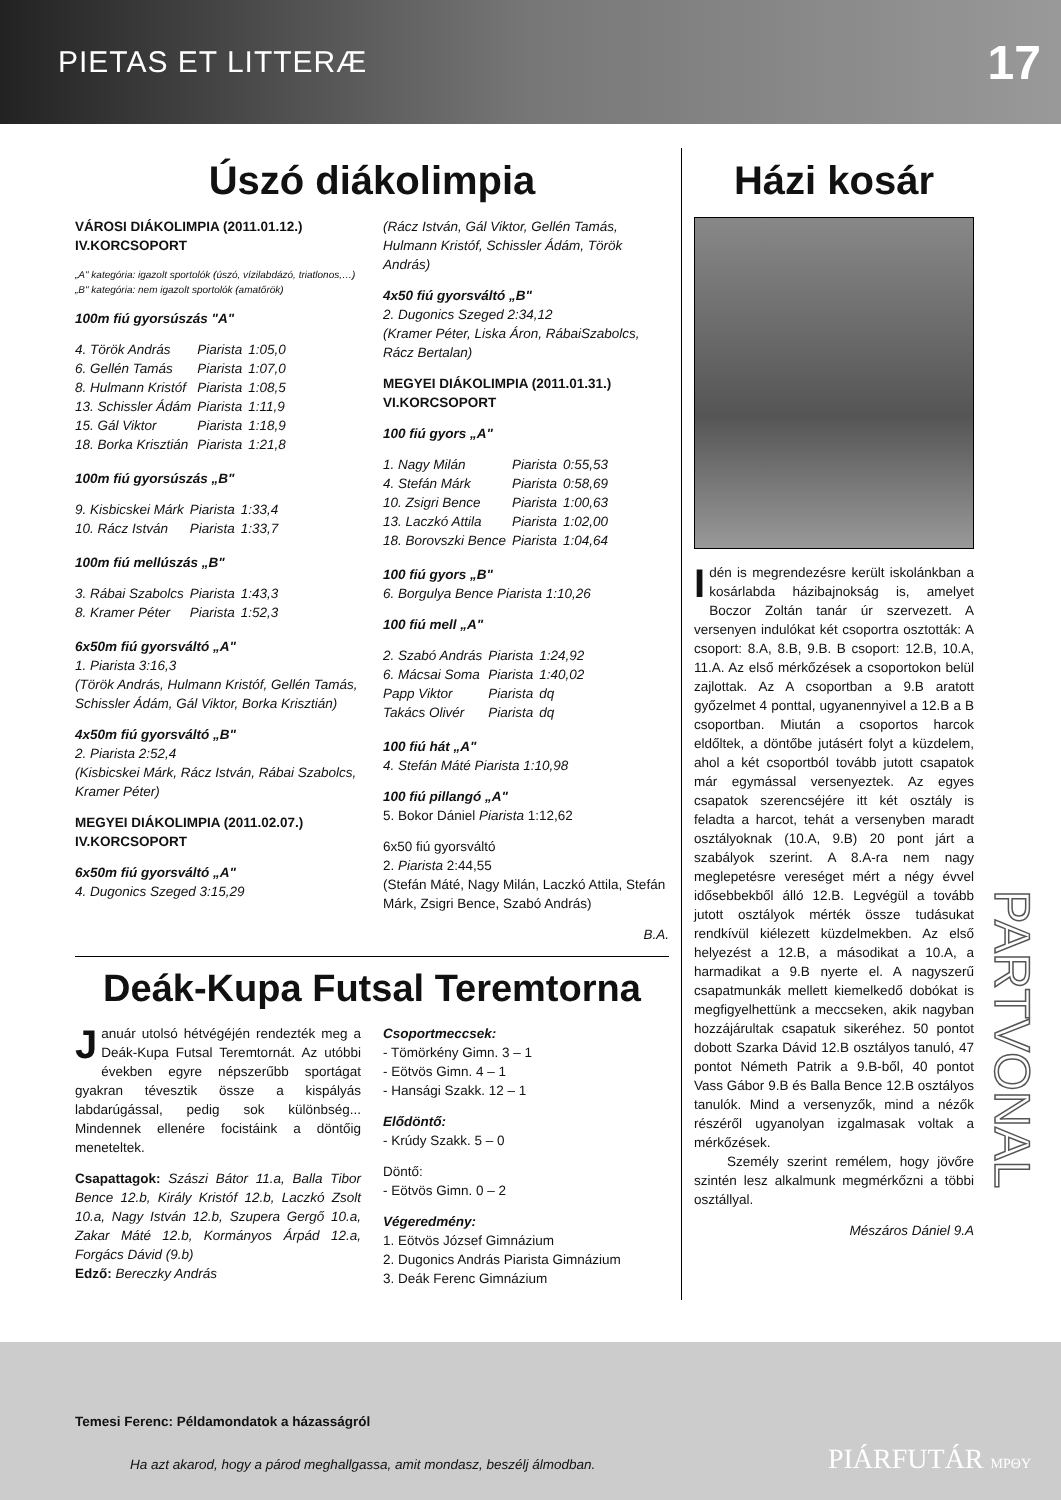PIETAS ET LITTERÆ 17
Úszó diákolimpia
VÁROSI DIÁKOLIMPIA (2011.01.12.) IV.KORCSOPORT
„A" kategória: igazolt sportolók (úszó, vízilabdázó, triatlonos,…)
„B" kategória: nem igazolt sportolók (amatőrök)
100m fiú gyorsúszás "A"
| 4. Török András | Piarista | 1:05,0 |
| 6. Gellén Tamás | Piarista | 1:07,0 |
| 8. Hulmann Kristóf | Piarista | 1:08,5 |
| 13. Schissler Ádám | Piarista | 1:11,9 |
| 15. Gál Viktor | Piarista | 1:18,9 |
| 18. Borka Krisztián | Piarista | 1:21,8 |
100m fiú gyorsúszás „B"
| 9. Kisbicskei Márk | Piarista | 1:33,4 |
| 10. Rácz István | Piarista | 1:33,7 |
100m fiú mellúszás „B"
| 3. Rábai Szabolcs | Piarista | 1:43,3 |
| 8. Kramer Péter | Piarista | 1:52,3 |
6x50m fiú gyorsváltó „A"
1. Piarista 3:16,3
(Török András, Hulmann Kristóf, Gellén Tamás, Schissler Ádám, Gál Viktor, Borka Krisztián)
4x50m fiú gyorsváltó „B"
2. Piarista 2:52,4
(Kisbicskei Márk, Rácz István, Rábai Szabolcs, Kramer Péter)
MEGYEI DIÁKOLIMPIA (2011.02.07.) IV.KORCSOPORT
6x50m fiú gyorsváltó „A"
4. Dugonics Szeged 3:15,29
(Rácz István, Gál Viktor, Gellén Tamás, Hulmann Kristóf, Schissler Ádám, Török András)
4x50 fiú gyorsváltó „B"
2. Dugonics Szeged 2:34,12
(Kramer Péter, Liska Áron, RábaiSzabolcs, Rácz Bertalan)
MEGYEI DIÁKOLIMPIA (2011.01.31.) VI.KORCSOPORT
100 fiú gyors „A"
| 1. Nagy Milán | Piarista | 0:55,53 |
| 4. Stefán Márk | Piarista | 0:58,69 |
| 10. Zsigri Bence | Piarista | 1:00,63 |
| 13. Laczkó Attila | Piarista | 1:02,00 |
| 18. Borovszki Bence | Piarista | 1:04,64 |
100 fiú gyors „B"
6. Borgulya Bence Piarista 1:10,26
100 fiú mell „A"
| 2. Szabó András | Piarista | 1:24,92 |
| 6. Mácsai Soma | Piarista | 1:40,02 |
| Papp Viktor | Piarista | dq |
| Takács Olivér | Piarista | dq |
100 fiú hát „A"
4. Stefán Máté Piarista 1:10,98
100 fiú pillangó „A"
5. Bokor Dániel Piarista 1:12,62
6x50 fiú gyorsváltó
2. Piarista 2:44,55
(Stefán Máté, Nagy Milán, Laczkó Attila, Stefán Márk, Zsigri Bence, Szabó András)
B.A.
Deák-Kupa Futsal Teremtorna
Január utolsó hétvégéjén rendezték meg a Deák-Kupa Futsal Teremtornát. Az utóbbi években egyre népszerűbb sportágat gyakran tévesztik össze a kispályás labdarúgással, pedig sok különbség... Mindennek ellenére focistáink a döntőig meneteltek.
Csapattagok: Szászi Bátor 11.a, Balla Tibor Bence 12.b, Király Kristóf 12.b, Laczkó Zsolt 10.a, Nagy István 12.b, Szupera Gergő 10.a, Zakar Máté 12.b, Kormányos Árpád 12.a, Forgács Dávid (9.b)
Edző: Bereczky András
Csoportmeccsek:
- Tömörkény Gimn. 3 – 1
- Eötvös Gimn. 4 – 1
- Hansági Szakk. 12 – 1
Elődöntő:
- Krúdy Szakk. 5 – 0
Döntő:
- Eötvös Gimn. 0 – 2
Végeredmény:
1. Eötvös József Gimnázium
2. Dugonics András Piarista Gimnázium
3. Deák Ferenc Gimnázium
Házi kosár
Idén is megrendezésre került iskolánkban a kosárlabda házibajnokság is, amelyet Boczor Zoltán tanár úr szervezett. A versenyen indulókat két csoportra osztották: A csoport: 8.A, 8.B, 9.B. B csoport: 12.B, 10.A, 11.A. Az első mérkőzések a csoportokon belül zajlottak. Az A csoportban a 9.B aratott győzelmet 4 ponttal, ugyanennyivel a 12.B a B csoportban. Miután a csoportos harcok eldőltek, a döntőbe jutásért folyt a küzdelem, ahol a két csoportból tovább jutott csapatok már egymással versenyeztek. Az egyes csapatok szerencséjére itt két osztály is feladta a harcot, tehát a versenyben maradt osztályoknak (10.A, 9.B) 20 pont járt a szabályok szerint. A 8.A-ra nem nagy meglepetésre vereséget mért a négy évvel idősebbekből álló 12.B. Legvégül a tovább jutott osztályok mérték össze tudásukat rendkívül kiélezett küzdelmekben. Az első helyezést a 12.B, a másodikat a 10.A, a harmadikat a 9.B nyerte el. A nagyszerű csapatmunkák mellett kiemelkedő dobókat is megfigyelhettünk a meccseken, akik nagyban hozzájárultak csapatuk sikeréhez. 50 pontot dobott Szarka Dávid 12.B osztályos tanuló, 47 pontot Németh Patrik a 9.B-ből, 40 pontot Vass Gábor 9.B és Balla Bence 12.B osztályos tanulók. Mind a versenyzők, mind a nézők részéről ugyanolyan izgalmasak voltak a mérkőzések.
Személy szerint remélem, hogy jövőre szintén lesz alkalmunk megmérkőzni a többi osztállyal.
Mészáros Dániel 9.A
PARTVONAL
Temesi Ferenc: Példamondatok a házasságról
Ha azt akarod, hogy a párod meghallgassa, amit mondasz, beszélj álmodban. PIÁRFUTÁR MPΘY